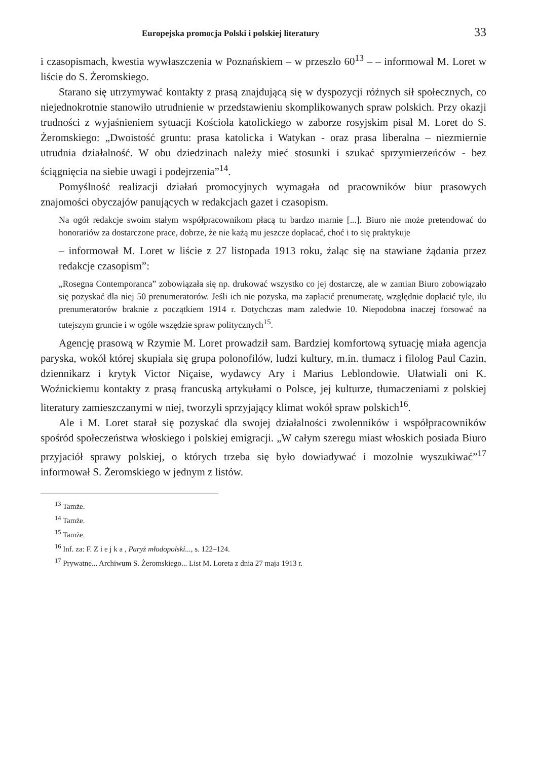Europejska promocja Polski i polskiej literatury 33
i czasopismach, kwestia wywłaszczenia w Poznańskiem – w przeszło 60<sup>13</sup> – – informował M. Loret w liście do S. Żeromskiego.
Starano się utrzymywać kontakty z prasą znajdującą się w dyspozycji różnych sił społecznych, co niejednokrotnie stanowiło utrudnienie w przedstawieniu skomplikowanych spraw polskich. Przy okazji trudności z wyjaśnieniem sytuacji Kościoła katolickiego w zaborze rosyjskim pisał M. Loret do S. Żeromskiego: „Dwoistość gruntu: prasa katolicka i Watykan - oraz prasa liberalna – niezmiernie utrudnia działalność. W obu dziedzinach należy mieć stosunki i szukać sprzymierzeńców - bez ściągnięcia na siebie uwagi i podejrzenia”<sup>14</sup>.
Pomyślność realizacji działań promocyjnych wymagała od pracowników biur prasowych znajomości obyczajów panujących w redakcjach gazet i czasopism.
Na ogół redakcje swoim stałym współpracownikom płacą tu bardzo marnie [...]. Biuro nie może pretendować do honorariów za dostarczone prace, dobrze, że nie każą mu jeszcze dopłacać, choć i to się praktykuje
– informował M. Loret w liście z 27 listopada 1913 roku, żaląc się na stawiane żądania przez redakcje czasopism”:
„Rosegna Contemporanca” zobowiązała się np. drukować wszystko co jej dostarczę, ale w zamian Biuro zobowiązało się pozyskać dla niej 50 prenumeratorów. Jeśli ich nie pozyska, ma zapłacić prenumeratę, względnie dopłacić tyle, ilu prenumeratorów braknie z początkiem 1914 r. Dotychczas mam zaledwie 10. Niepodobna inaczej forsować na tutejszym gruncie i w ogóle wszędzie spraw politycznych<sup>15</sup>.
Agencję prasową w Rzymie M. Loret prowadził sam. Bardziej komfortową sytuację miała agencja paryska, wokół której skupiała się grupa polonofilów, ludzi kultury, m.in. tłumacz i filolog Paul Cazin, dziennikarz i krytyk Victor Niçaise, wydawcy Ary i Marius Leblondowie. Ułatwiali oni K. Woźnickiemu kontakty z prasą francuską artykułami o Polsce, jej kulturze, tłumaczeniami z polskiej literatury zamieszczanymi w niej, tworzyli sprzyjający klimat wokół spraw polskich<sup>16</sup>.
Ale i M. Loret starał się pozyskać dla swojej działalności zwolenników i współpracowników spośród społeczeństwa włoskiego i polskiej emigracji. „W całym szeregu miast włoskich posiada Biuro przyjaciół sprawy polskiej, o których trzeba się było dowiadywać i mozolnie wyszukiwać”<sup>17</sup> informował S. Żeromskiego w jednym z listów.
<sup>13</sup> Tamże.
<sup>14</sup> Tamże.
<sup>15</sup> Tamże.
<sup>16</sup> Inf. za: F. Z i e j k a , Paryż młodopolski..., s. 122–124.
<sup>17</sup> Prywatne... Archiwum S. Żeromskiego... List M. Loreta z dnia 27 maja 1913 r.